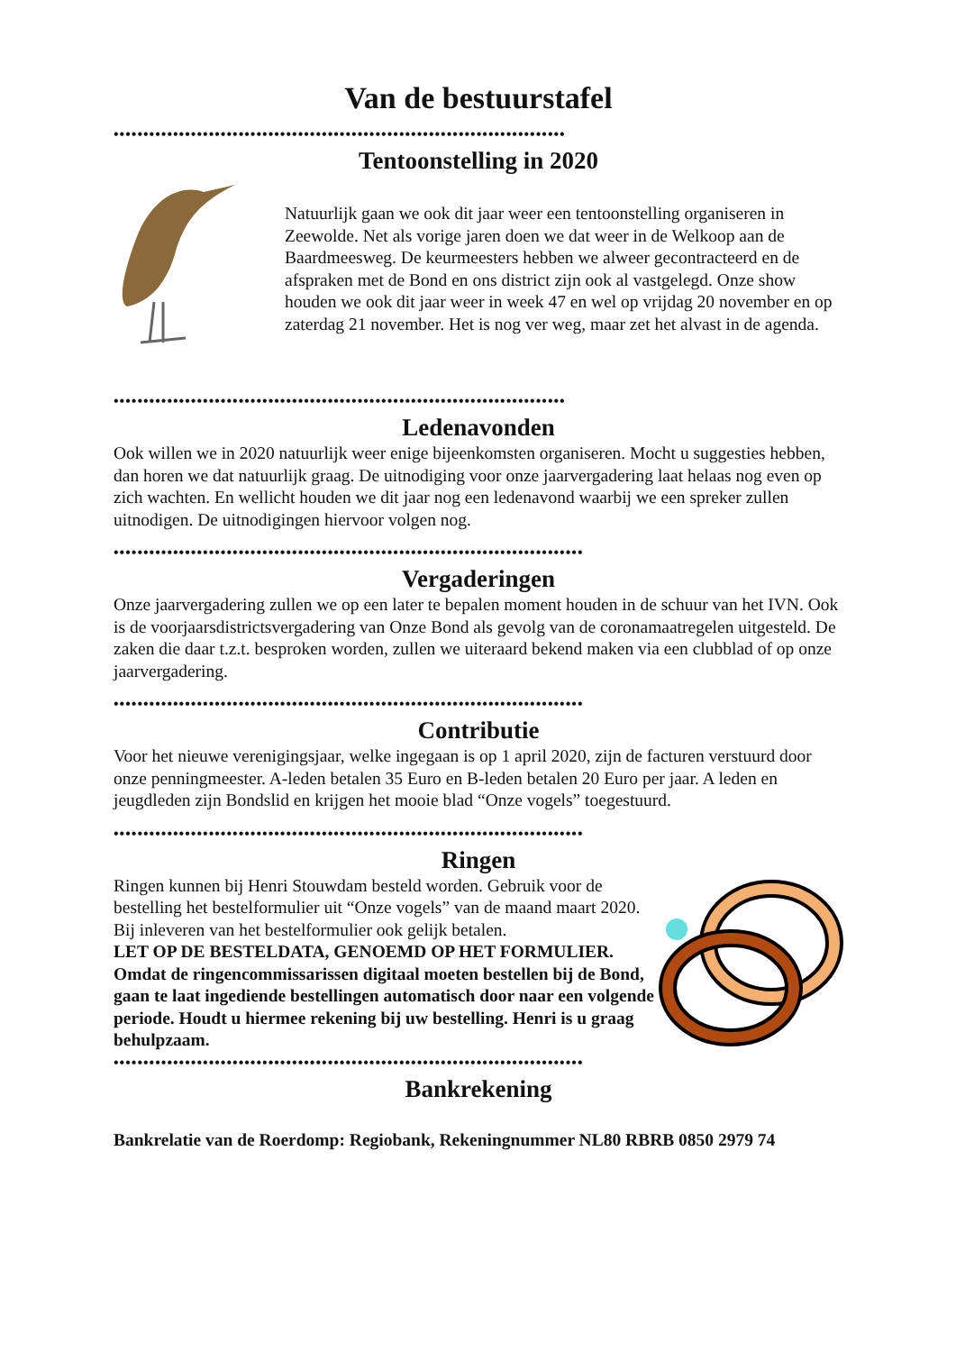Van de bestuurstafel
••••••••••••••••••••••••••••••••••••••••••••••••••••••••••••••••••••••••••••
Tentoonstelling in 2020
Natuurlijk gaan we ook dit jaar weer een tentoonstelling organiseren in Zeewolde. Net als vorige jaren doen we dat weer in de Welkoop aan de Baardmeesweg. De keurmeesters hebben we alweer gecontracteerd en de afspraken met de Bond en ons district zijn ook al vastgelegd. Onze show houden we ook dit jaar weer in week 47 en wel op vrijdag 20 november en op zaterdag 21 november. Het is nog ver weg, maar zet het alvast in de agenda.
••••••••••••••••••••••••••••••••••••••••••••••••••••••••••••••••••••••••••••
Ledenavonden
Ook willen we in 2020 natuurlijk weer enige bijeenkomsten organiseren. Mocht u suggesties hebben, dan horen we dat natuurlijk graag. De uitnodiging voor onze jaarvergadering laat helaas nog even op zich wachten. En wellicht houden we dit jaar nog een ledenavond waarbij we een spreker zullen uitnodigen. De uitnodigingen hiervoor volgen nog.
•••••••••••••••••••••••••••••••••••••••••••••••••••••••••••••••••••••••••••••••
Vergaderingen
Onze jaarvergadering zullen we op een later te bepalen moment houden in de schuur van het IVN. Ook is de voorjaarsdistrictsvergadering van Onze Bond als gevolg van de coronamaatregelen uitgesteld. De zaken die daar t.z.t. besproken worden, zullen we uiteraard bekend maken via een clubblad of op onze jaarvergadering.
•••••••••••••••••••••••••••••••••••••••••••••••••••••••••••••••••••••••••••••••
Contributie
Voor het nieuwe verenigingsjaar, welke ingegaan is op 1 april 2020, zijn de facturen verstuurd door onze penningmeester. A-leden betalen 35 Euro en B-leden betalen 20 Euro per jaar. A leden en jeugdleden zijn Bondslid en krijgen het mooie blad “Onze vogels” toegestuurd.
•••••••••••••••••••••••••••••••••••••••••••••••••••••••••••••••••••••••••••••••
Ringen
Ringen kunnen bij Henri Stouwdam besteld worden. Gebruik voor de bestelling het bestelformulier uit “Onze vogels” van de maand maart 2020. Bij inleveren van het bestelformulier ook gelijk betalen.
LET OP DE BESTELDATA, GENOEMD OP HET FORMULIER. Omdat de ringencommissarissen digitaal moeten bestellen bij de Bond, gaan te laat ingediende bestellingen automatisch door naar een volgende periode. Houdt u hiermee rekening bij uw bestelling. Henri is u graag behulpzaam.
•••••••••••••••••••••••••••••••••••••••••••••••••••••••••••••••••••••••••••••••
Bankrekening
Bankrelatie van de Roerdomp: Regiobank, Rekeningnummer NL80 RBRB 0850 2979 74